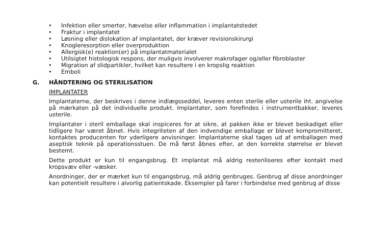• Infektion eller smerter, hævelse eller inflammation i implantatstedet
• Fraktur i implantatet
• Løsning eller dislokation af implantatet, der kræver revisionskirurgi
• Knogleresorption eller overproduktion
• Allergisk(e) reaktion(er) på implantatmaterialet
• Utilsigtet histologisk respons, der muligvis involverer makrofager og/eller fibroblaster
• Migration af slidpartikler, hvilket kan resultere i en kropslig reaktion
• Emboli
G. HÅNDTERING OG STERILISATION
IMPLANTATER
Implantaterne, der beskrives i denne indlægsseddel, leveres enten sterile eller usterile iht. angivelse på mærkaten på det individuelle produkt. Implantater, som forefindes i instrumentbakker, leveres usterile.
Implantater i steril emballage skal inspiceres for at sikre, at pakken ikke er blevet beskadiget eller tidligere har været åbnet. Hvis integriteten af den indvendige emballage er blevet kompromitteret, kontaktes producenten for yderligere anvisninger. Implantaterne skal tages ud af emballagen med aseptisk teknik på operationsstuen. De må først åbnes efter, at den korrekte størrelse er blevet bestemt.
Dette produkt er kun til engangsbrug. Et implantat må aldrig resteriliseres efter kontakt med kropsvæv eller -væsker.
Anordninger, der er mærket kun til engangsbrug, må aldrig genbruges. Genbrug af disse anordninger kan potentielt resultere i alvorlig patientskade. Eksempler på farer i forbindelse med genbrug af disse